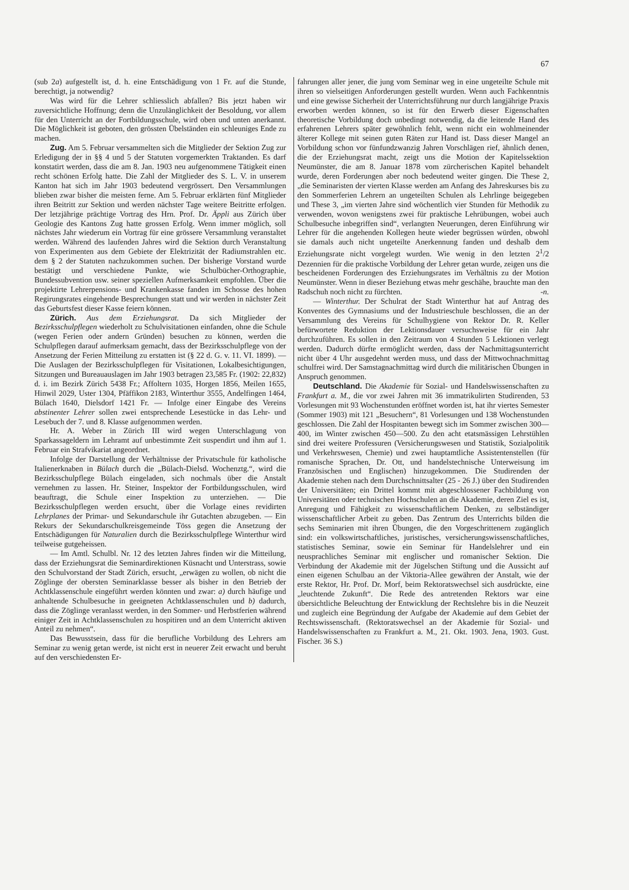67
(sub 2a) aufgestellt ist, d. h. eine Entschädigung von 1 Fr. auf die Stunde, berechtigt, ja notwendig?
Was wird für die Lehrer schliesslich abfallen? Bis jetzt haben wir zuversichtliche Hoffnung; denn die Unzulänglichkeit der Besoldung, vor allem für den Unterricht an der Fortbildungsschule, wird oben und unten anerkannt. Die Möglichkeit ist geboten, den grössten Übelständen ein schleuniges Ende zu machen.
Zug. Am 5. Februar versammelten sich die Mitglieder der Sektion Zug zur Erledigung der in §§ 4 und 5 der Statuten vorgemerkten Traktanden. Es darf konstatirt werden, dass die am 8. Jan. 1903 neu aufgenommene Tätigkeit einen recht schönen Erfolg hatte. Die Zahl der Mitglieder des S. L. V. in unserem Kanton hat sich im Jahr 1903 bedeutend vergrössert. Den Versammlungen blieben zwar bisher die meisten ferne. Am 5. Februar erklärten fünf Mitglieder ihren Beitritt zur Sektion und werden nächster Tage weitere Beitritte erfolgen. Der letzjährige prächtige Vortrag des Hrn. Prof. Dr. Äppli aus Zürich über Geologie des Kantons Zug hatte grossen Erfolg. Wenn immer möglich, soll nächstes Jahr wiederum ein Vortrag für eine grössere Versammlung veranstaltet werden. Während des laufenden Jahres wird die Sektion durch Veranstaltung von Experimenten aus dem Gebiete der Elektrizität der Radiumstrahlen etc. dem § 2 der Statuten nachzukommen suchen. Der bisherige Vorstand wurde bestätigt und verschiedene Punkte, wie Schulbücher-Orthographie, Bundessubvention usw. seiner speziellen Aufmerksamkeit empfohlen. Über die projektirte Lehrerpensions- und Krankenkasse fanden im Schosse des hohen Regirungsrates eingehende Besprechungen statt und wir werden in nächster Zeit das Geburtsfest dieser Kasse feiern können.
Zürich. Aus dem Erziehungsrat. Da sich Mitglieder der Bezirksschulpflegen wiederholt zu Schulvisitationen einfanden, ohne die Schule (wegen Ferien oder andern Gründen) besuchen zu können, werden die Schulpflegen darauf aufmerksam gemacht, dass der Bezirksschulpflege von der Ansetzung der Ferien Mitteilung zu erstatten ist (§ 22 d. G. v. 11. VI. 1899). — Die Auslagen der Bezirksschulpflegen für Visitationen, Lokalbesichtigungen, Sitzungen und Bureauauslagen im Jahr 1903 betragen 23,585 Fr. (1902: 22,832) d. i. im Bezirk Zürich 5438 Fr.; Affoltern 1035, Horgen 1856, Meilen 1655, Hinwil 2029, Uster 1304, Pfäffikon 2183, Winterthur 3555, Andelfingen 1464, Bülach 1640, Dielsdorf 1421 Fr. — Infolge einer Eingabe des Vereins abstinenter Lehrer sollen zwei entsprechende Lesestücke in das Lehr- und Lesebuch der 7. und 8. Klasse aufgenommen werden.
Hr. A. Weber in Zürich III wird wegen Unterschlagung von Sparkassageldern im Lehramt auf unbestimmte Zeit suspendirt und ihm auf 1. Februar ein Strafvikariat angeordnet.
Infolge der Darstellung der Verhältnisse der Privatschule für katholische Italienerknaben in Bülach durch die „Bülach-Dielsd. Wochenztg.“, wird die Bezirksschulpflege Bülach eingeladen, sich nochmals über die Anstalt vernehmen zu lassen. Hr. Steiner, Inspektor der Fortbildungsschulen, wird beauftragt, die Schule einer Inspektion zu unterziehen. — Die Bezirksschulpflegen werden ersucht, über die Vorlage eines revidirten Lehrplanes der Primar- und Sekundarschule ihr Gutachten abzugeben. — Ein Rekurs der Sekundarschulkreisgemeinde Töss gegen die Ansetzung der Entschädigungen für Naturalien durch die Bezirksschulpflege Winterthur wird teilweise gutgeheissen.
— Im Amtl. Schulbl. Nr. 12 des letzten Jahres finden wir die Mitteilung, dass der Erziehungsrat die Seminardirektionen Küsnacht und Unterstrass, sowie den Schulvorstand der Stadt Zürich, ersucht, „erwägen zu wollen, ob nicht die Zöglinge der obersten Seminarklasse besser als bisher in den Betrieb der Achtklassenschule eingeführt werden könnten und zwar: a) durch häufige und anhaltende Schulbesuche in geeigneten Achtklassenschulen und b) dadurch, dass die Zöglinge veranlasst werden, in den Sommer- und Herbstferien während einiger Zeit in Achtklassenschulen zu hospitiren und an dem Unterricht aktiven Anteil zu nehmen“.
Das Bewusstsein, dass für die berufliche Vorbildung des Lehrers am Seminar zu wenig getan werde, ist nicht erst in neuerer Zeit erwacht und beruht auf den verschiedensten Er-
fahrungen aller jener, die jung vom Seminar weg in eine ungeteilte Schule mit ihren so vielseitigen Anforderungen gestellt wurden. Wenn auch Fachkenntnis und eine gewisse Sicherheit der Unterrichtsführung nur durch langjährige Praxis erworben werden können, so ist für den Erwerb dieser Eigenschaften theoretische Vorbildung doch unbedingt notwendig, da die leitende Hand des erfahrenen Lehrers später gewöhnlich fehlt, wenn nicht ein wohlmeinender älterer Kollege mit seinen guten Räten zur Hand ist. Dass dieser Mangel an Vorbildung schon vor fünfundzwanzig Jahren Vorschlägen rief, ähnlich denen, die der Erziehungsrat macht, zeigt uns die Motion der Kapitelssektion Neumünster, die am 8. Januar 1878 vom zürcherischen Kapitel behandelt wurde, deren Forderungen aber noch bedeutend weiter gingen. Die These 2, „die Seminaristen der vierten Klasse werden am Anfang des Jahreskurses bis zu den Sommerferien Lehrern an ungeteilten Schulen als Lehrlinge beigegeben und These 3, „im vierten Jahre sind wöchentlich vier Stunden für Methodik zu verwenden, wovon wenigstens zwei für praktische Lehrübungen, wobei auch Schulbesuche inbegriffen sind“, verlangten Neuerungen, deren Einführung wir Lehrer für die angehenden Kollegen heute wieder begrüssen würden, obwohl sie damals auch nicht ungeteilte Anerkennung fanden und deshalb dem Erziehungsrate nicht vorgelegt wurden. Wie wenig in den letzten 2<sup>1</sup>/2 Dezennien für die praktische Vorbildung der Lehrer getan wurde, zeigen uns die bescheidenen Forderungen des Erziehungsrates im Verhältnis zu der Motion Neumünster. Wenn in dieser Beziehung etwas mehr geschähe, brauchte man den Radschuh noch nicht zu fürchten. -n.
— Winterthur. Der Schulrat der Stadt Winterthur hat auf Antrag des Konventes des Gymnasiums und der Industrieschule beschlossen, die an der Versammlung des Vereins für Schulhygiene von Rektor Dr. R. Keller befürwortete Reduktion der Lektionsdauer versuchsweise für ein Jahr durchzuführen. Es sollen in den Zeitraum von 4 Stunden 5 Lektionen verlegt werden. Dadurch dürfte ermöglicht werden, dass der Nachmittagsunterricht nicht über 4 Uhr ausgedehnt werden muss, und dass der Mittwochnachmittag schulfrei wird. Der Samstagnachmittag wird durch die militärischen Übungen in Anspruch genommen.
Deutschland. Die Akademie für Sozial- und Handelswissenschaften zu Frankfurt a. M., die vor zwei Jahren mit 36 immatrikulirten Studirenden, 53 Vorlesungen mit 93 Wochenstunden eröffnet worden ist, hat ihr viertes Semester (Sommer 1903) mit 121 „Besuchern“, 81 Vorlesungen und 138 Wochenstunden geschlossen. Die Zahl der Hospitanten bewegt sich im Sommer zwischen 300—400, im Winter zwischen 450—500. Zu den acht etatsmässigen Lehrstühlen sind drei weitere Professuren (Versicherungswesen und Statistik, Sozialpolitik und Verkehrswesen, Chemie) und zwei hauptamtliche Assistentenstellen (für romanische Sprachen, Dr. Ott, und handelstechnische Unterweisung im Französischen und Englischen) hinzugekommen. Die Studirenden der Akademie stehen nach dem Durchschnittsalter (25 - 26 J.) über den Studirenden der Universitäten; ein Drittel kommt mit abgeschlossener Fachbildung von Universitäten oder technischen Hochschulen an die Akademie, deren Ziel es ist, Anregung und Fähigkeit zu wissenschaftlichem Denken, zu selbständiger wissenschaftlicher Arbeit zu geben. Das Zentrum des Unterrichts bilden die sechs Seminarien mit ihren Übungen, die den Vorgeschrittenern zugänglich sind: ein volkswirtschaftliches, juristisches, versicherungswissenschaftliches, statistisches Seminar, sowie ein Seminar für Handelslehrer und ein neusprachliches Seminar mit englischer und romanischer Sektion. Die Verbindung der Akademie mit der Jügelschen Stiftung und die Aussicht auf einen eigenen Schulbau an der Viktoria-Allee gewähren der Anstalt, wie der erste Rektor, Hr. Prof. Dr. Morf, beim Rektoratswechsel sich ausdrückte, eine „leuchtende Zukunft“. Die Rede des antretenden Rektors war eine übersichtliche Beleuchtung der Entwicklung der Rechtslehre bis in die Neuzeit und zugleich eine Begründung der Aufgabe der Akademie auf dem Gebiet der Rechtswissenschaft. (Rektoratswechsel an der Akademie für Sozial- und Handelswissenschaften zu Frankfurt a. M., 21. Okt. 1903. Jena, 1903. Gust. Fischer. 36 S.)